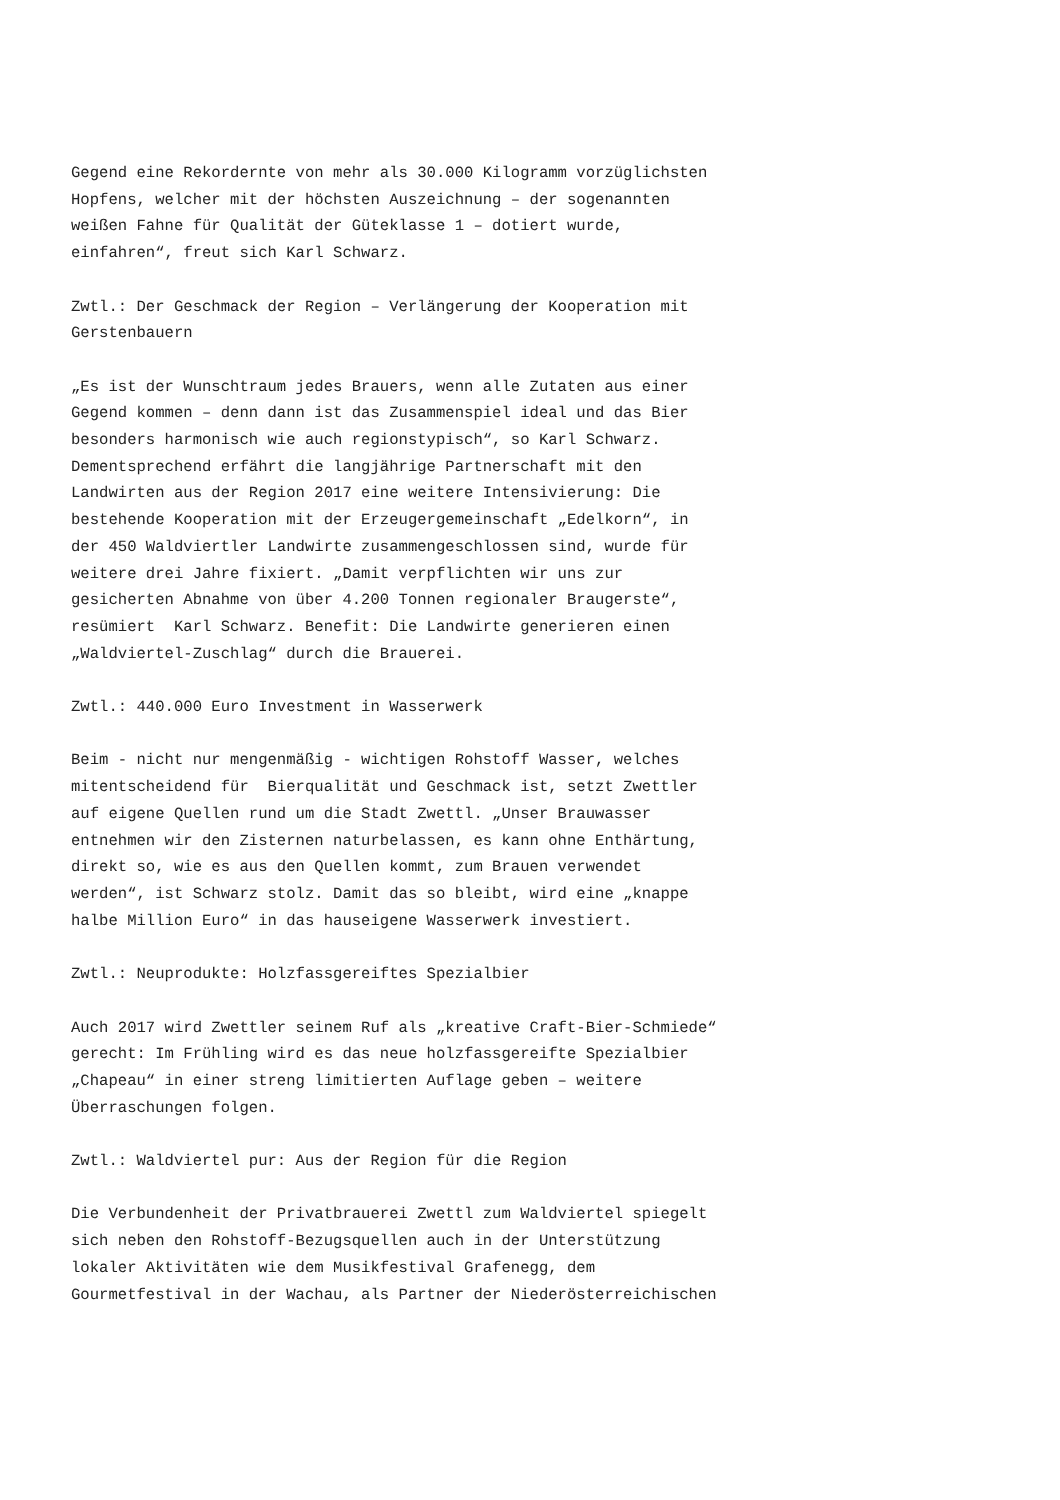Gegend eine Rekordernte von mehr als 30.000 Kilogramm vorzüglichsten Hopfens, welcher mit der höchsten Auszeichnung – der sogenannten weißen Fahne für Qualität der Güteklasse 1 – dotiert wurde, einfahren“, freut sich Karl Schwarz. Zwtl.: Der Geschmack der Region – Verlängerung der Kooperation mit Gerstenbauern „Es ist der Wunschtraum jedes Brauers, wenn alle Zutaten aus einer Gegend kommen – denn dann ist das Zusammenspiel ideal und das Bier besonders harmonisch wie auch regionstypisch“, so Karl Schwarz. Dementsprechend erfährt die langjährige Partnerschaft mit den Landwirten aus der Region 2017 eine weitere Intensivierung: Die bestehende Kooperation mit der Erzeugergemeinschaft „Edelkorn“, in der 450 Waldviertler Landwirte zusammengeschlossen sind, wurde für weitere drei Jahre fixiert. „Damit verpflichten wir uns zur gesicherten Abnahme von über 4.200 Tonnen regionaler Braugerste“, resümiert Karl Schwarz. Benefit: Die Landwirte generieren einen „Waldviertel-Zuschlag“ durch die Brauerei. Zwtl.: 440.000 Euro Investment in Wasserwerk Beim - nicht nur mengenmäßig - wichtigen Rohstoff Wasser, welches mitentscheidend für Bierqualität und Geschmack ist, setzt Zwettler auf eigene Quellen rund um die Stadt Zwettl. „Unser Brauwasser entnehmen wir den Zisternen naturbelassen, es kann ohne Enthärtung, direkt so, wie es aus den Quellen kommt, zum Brauen verwendet werden“, ist Schwarz stolz. Damit das so bleibt, wird eine „knappe halbe Million Euro“ in das hauseigene Wasserwerk investiert. Zwtl.: Neuprodukte: Holzfassgereiftes Spezialbier Auch 2017 wird Zwettler seinem Ruf als „kreative Craft-Bier-Schmiede“ gerecht: Im Frühling wird es das neue holzfassgereifte Spezialbier „Chapeau“ in einer streng limitierten Auflage geben – weitere Überraschungen folgen. Zwtl.: Waldviertel pur: Aus der Region für die Region Die Verbundenheit der Privatbrauerei Zwettl zum Waldviertel spiegelt sich neben den Rohstoff-Bezugsquellen auch in der Unterstützung lokaler Aktivitäten wie dem Musikfestival Grafenegg, dem Gourmetfestival in der Wachau, als Partner der Niederösterreichischen